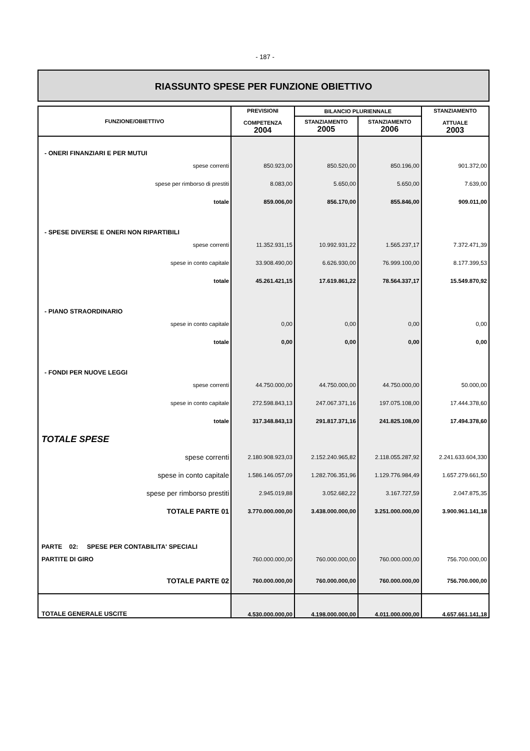- 187 -
RIASSUNTO SPESE PER FUNZIONE OBIETTIVO
| FUNZIONE/OBIETTIVO | PREVISIONI COMPETENZA 2004 | BILANCIO PLURIENNALE | | STANZIAMENTO ATTUALE 2003 |
| --- | --- | --- | --- | --- |
| | | STANZIAMENTO 2005 | STANZIAMENTO 2006 | |
| - ONERI FINANZIARI E PER MUTUI | | | | |
| spese correnti | 850.923,00 | 850.520,00 | 850.196,00 | 901.372,00 |
| spese per rimborso di prestiti | 8.083,00 | 5.650,00 | 5.650,00 | 7.639,00 |
| totale | 859.006,00 | 856.170,00 | 855.846,00 | 909.011,00 |
| - SPESE DIVERSE E ONERI NON RIPARTIBILI | | | | |
| spese correnti | 11.352.931,15 | 10.992.931,22 | 1.565.237,17 | 7.372.471,39 |
| spese in conto capitale | 33.908.490,00 | 6.626.930,00 | 76.999.100,00 | 8.177.399,53 |
| totale | 45.261.421,15 | 17.619.861,22 | 78.564.337,17 | 15.549.870,92 |
| - PIANO STRAORDINARIO | | | | |
| spese in conto capitale | 0,00 | 0,00 | 0,00 | 0,00 |
| totale | 0,00 | 0,00 | 0,00 | 0,00 |
| - FONDI PER NUOVE LEGGI | | | | |
| spese correnti | 44.750.000,00 | 44.750.000,00 | 44.750.000,00 | 50.000,00 |
| spese in conto capitale | 272.598.843,13 | 247.067.371,16 | 197.075.108,00 | 17.444.378,60 |
| totale | 317.348.843,13 | 291.817.371,16 | 241.825.108,00 | 17.494.378,60 |
| TOTALE SPESE | | | | |
| spese correnti | 2.180.908.923,03 | 2.152.240.965,82 | 2.118.055.287,92 | 2.241.633.604,330 |
| spese in conto capitale | 1.586.146.057,09 | 1.282.706.351,96 | 1.129.776.984,49 | 1.657.279.661,50 |
| spese per rimborso prestiti | 2.945.019,88 | 3.052.682,22 | 3.167.727,59 | 2.047.875,35 |
| TOTALE PARTE 01 | 3.770.000.000,00 | 3.438.000.000,00 | 3.251.000.000,00 | 3.900.961.141,18 |
| PARTE 02: SPESE PER CONTABILITA' SPECIALI | | | | |
| PARTITE DI GIRO | 760.000.000,00 | 760.000.000,00 | 760.000.000,00 | 756.700.000,00 |
| TOTALE PARTE 02 | 760.000.000,00 | 760.000.000,00 | 760.000.000,00 | 756.700.000,00 |
| TOTALE GENERALE USCITE | 4.530.000.000,00 | 4.198.000.000,00 | 4.011.000.000,00 | 4.657.661.141,18 |